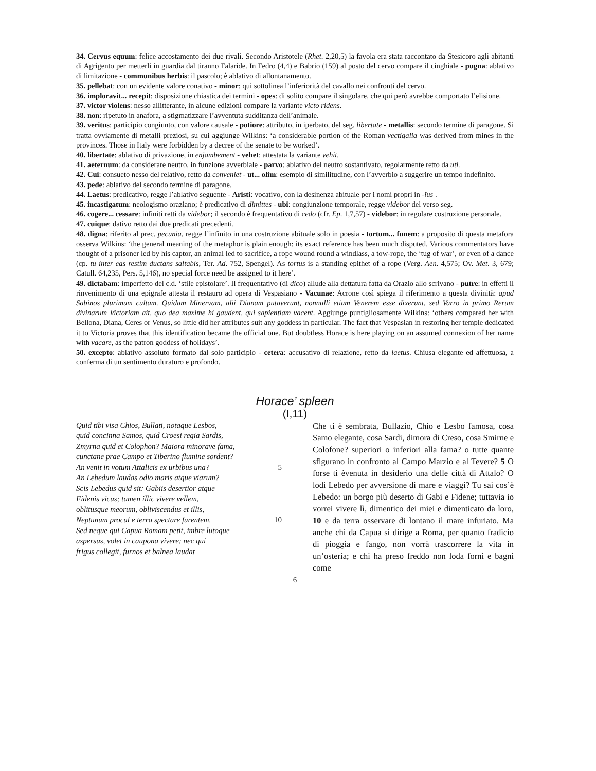34. Cervus equum: felice accostamento dei due rivali. Secondo Aristotele (Rhet. 2,20,5) la favola era stata raccontato da Stesicoro agli abitanti di Agrigento per metterli in guardia dal tiranno Falaride. In Fedro (4,4) e Babrio (159) al posto del cervo compare il cinghiale - pugna: ablativo di limitazione - communibus herbis: il pascolo; è ablativo di allontanamento.
35. pellebat: con un evidente valore conativo - minor: qui sottolinea l’inferiorità del cavallo nei confronti del cervo.
36. imploravit... recepit: disposizione chiastica dei termini - opes: di solito compare il singolare, che qui però avrebbe comportato l’elisione.
37. victor violens: nesso allitterante, in alcune edizioni compare la variante victo ridens.
38. non: ripetuto in anafora, a stigmatizzare l’avventuta sudditanza dell’animale.
39. veritus: participio congiunto, con valore causale - potiore: attributo, in iperbato, del seg. libertate - metallis: secondo termine di paragone. Si tratta ovviamente di metalli preziosi, su cui aggiunge Wilkins: ‘a considerable portion of the Roman vectigalia was derived from mines in the provinces. Those in Italy were forbidden by a decree of the senate to be worked’.
40. libertate: ablativo di privazione, in enjambement - vehet: attestata la variante vehit.
41. aeternum: da considerare neutro, in funzione avverbiale - parvo: ablativo del neutro sostantivato, regolarmente retto da uti.
42. Cui: consueto nesso del relativo, retto da conveniet - ut... olim: esempio di similitudine, con l’avverbio a suggerire un tempo indefinito.
43. pede: ablativo del secondo termine di paragone.
44. Laetus: predicativo, regge l’ablativo seguente - Aristi: vocativo, con la desinenza abituale per i nomi propri in -ĭus .
45. incastigatum: neologismo oraziano; è predicativo di dimittes - ubi: congiunzione temporale, regge videbor del verso seg.
46. cogere... cessare: infiniti retti da videbor; il secondo è frequentativo di cedo (cfr. Ep. 1,7,57) - videbor: in regolare costruzione personale.
47. cuique: dativo retto dai due predicati precedenti.
48. digna: riferito al prec. pecunia, regge l’infinito in una costruzione abituale solo in poesia - tortum... funem: a proposito di questa metafora osserva Wilkins: ‘the general meaning of the metaphor is plain enough: its exact reference has been much disputed. Various commentators have thought of a prisoner led by his captor, an animal led to sacrifice, a rope wound round a windlass, a tow-rope, the ‘tug of war’, or even of a dance (cp. tu inter eas restim ductans saltabis, Ter. Ad. 752, Spengel). As tortus is a standing epithet of a rope (Verg. Aen. 4,575; Ov. Met. 3, 679; Catull. 64,235, Pers. 5,146), no special force need be assigned to it here’.
49. dictabam: imperfetto del c.d. ‘stile epistolare’. Il frequentativo (di dico) allude alla dettatura fatta da Orazio allo scrivano - putre: in effetti il rinvenimento di una epigrafe attesta il restauro ad opera di Vespasiano - Vacunae: Acrone così spiega il riferimento a questa divinità: apud Sabinos plurimum cultam. Quidam Minervam, alii Dianam putaverunt, nonnulli etiam Venerem esse dixerunt, sed Varro in primo Rerum divinarum Victoriam ait, quo dea maxime hi gaudent, qui sapientiam vacent. Aggiunge puntigliosamente Wilkins: ‘others compared her with Bellona, Diana, Ceres or Venus, so little did her attributes suit any goddess in particular. The fact that Vespasian in restoring her temple dedicated it to Victoria proves that this identification became the official one. But doubtless Horace is here playing on an assumed connexion of her name with vacare, as the patron goddess of holidays’.
50. excepto: ablativo assoluto formato dal solo participio - cetera: accusativo di relazione, retto da laetus. Chiusa elegante ed affettuosa, a conferma di un sentimento duraturo e profondo.
Horace’ spleen
(I,11)
Quid tibi visa Chios, Bullati, notaque Lesbos,
quid concinna Samos, quid Croesi regia Sardis,
Zmyrna quid et Colophon? Maiora minorave fama,
cunctane prae Campo et Tiberino flumine sordent?
An venit in votum Attalicis ex urbibus una? 5
An Lebedum laudas odio maris atque viarum?
Scis Lebedus quid sit: Gabiis desertior atque
Fidenis vicus; tamen illic vivere vellem,
oblitusque meorum, obliviscendus et illis,
Neptunum procul e terra spectare furentem. 10
Sed neque qui Capua Romam petit, imbre lutoque
aspersus, volet in caupona vivere; nec qui
frigus collegit, furnos et balnea laudat
Che ti è sembrata, Bullazio, Chio e Lesbo famosa, cosa Samo elegante, cosa Sardi, dimora di Creso, cosa Smirne e Colofone? superiori o inferiori alla fama? o tutte quante sfigurano in confronto al Campo Marzio e al Tevere? 5 O forse ti èvenuta in desiderio una delle città di Attalo? O lodi Lebedo per avversione di mare e viaggi? Tu sai cos’è Lebedo: un borgo più deserto di Gabi e Fidene; tuttavia io vorrei vivere lì, dimentico dei miei e dimenticato da loro, 10 e da terra osservare di lontano il mare infuriato. Ma anche chi da Capua si dirige a Roma, per quanto fradicio di pioggia e fango, non vorrà trascorrere la vita in un’osteria; e chi ha preso freddo non loda forni e bagni come
6